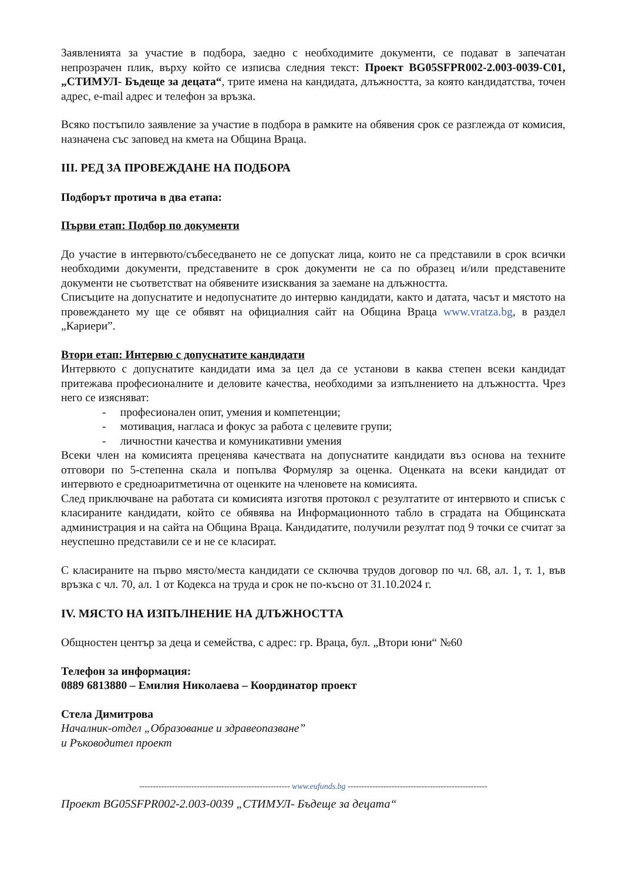Заявленията за участие в подбора, заедно с необходимите документи, се подават в запечатан непрозрачен плик, върху който се изписва следния текст: Проект BG05SFPR002-2.003-0039-C01, „СТИМУЛ- Бъдеще за децата“, трите имена на кандидата, длъжността, за която кандидатства, точен адрес, e-mail адрес и телефон за връзка.
Всяко постъпило заявление за участие в подбора в рамките на обявения срок се разглежда от комисия, назначена със заповед на кмета на Община Враца.
III. РЕД ЗА ПРОВЕЖДАНЕ НА ПОДБОРА
Подборът протича в два етапа:
Първи етап: Подбор по документи
До участие в интервюто/събеседването не се допускат лица, които не са представили в срок всички необходими документи, представените в срок документи не са по образец и/или представените документи не съответстват на обявените изисквания за заемане на длъжността.
Списъците на допуснатите и недопуснатите до интервю кандидати, както и датата, часът и мястото на провеждането му ще се обявят на официалния сайт на Община Враца www.vratza.bg, в раздел „Кариери”.
Втори етап: Интервю с допуснатите кандидати
Интервюто с допуснатите кандидати има за цел да се установи в каква степен всеки кандидат притежава професионалните и деловите качества, необходими за изпълнението на длъжността. Чрез него се изясняват:
- професионален опит, умения и компетенции;
- мотивация, нагласа и фокус за работа с целевите групи;
- личностни качества и комуникативни умения
Всеки член на комисията преценява качествата на допуснатите кандидати въз основа на техните отговори по 5-степенна скала и попълва Формуляр за оценка. Оценката на всеки кандидат от интервюто е средноаритметична от оценките на членовете на комисията.
След приключване на работата си комисията изготвя протокол с резултатите от интервюто и списък с класираните кандидати, който се обявява на Информационното табло в сградата на Общинската администрация и на сайта на Община Враца. Кандидатите, получили резултат под 9 точки се считат за неуспешно представили се и не се класират.
С класираните на първо място/места кандидати се сключва трудов договор по чл. 68, ал. 1, т. 1, във връзка с чл. 70, ал. 1 от Кодекса на труда и срок не по-късно от 31.10.2024 г.
IV. МЯСТО НА ИЗПЪЛНЕНИЕ НА ДЛЪЖНОСТТА
Общностен център за деца и семейства, с адрес: гр. Враца, бул. „Втори юни“ №60
Телефон за информация:
0889 6813880 – Емилия Николаева – Координатор проект
Стела Димитрова
Началник-отдел „Образование и здравеопазване”
и Ръководител проект
------------------------------------------------------- www.eufunds.bg ---------------------------------------------------
Проект BG05SFPR002-2.003-0039 „СТИМУЛ- Бъдеще за децата“